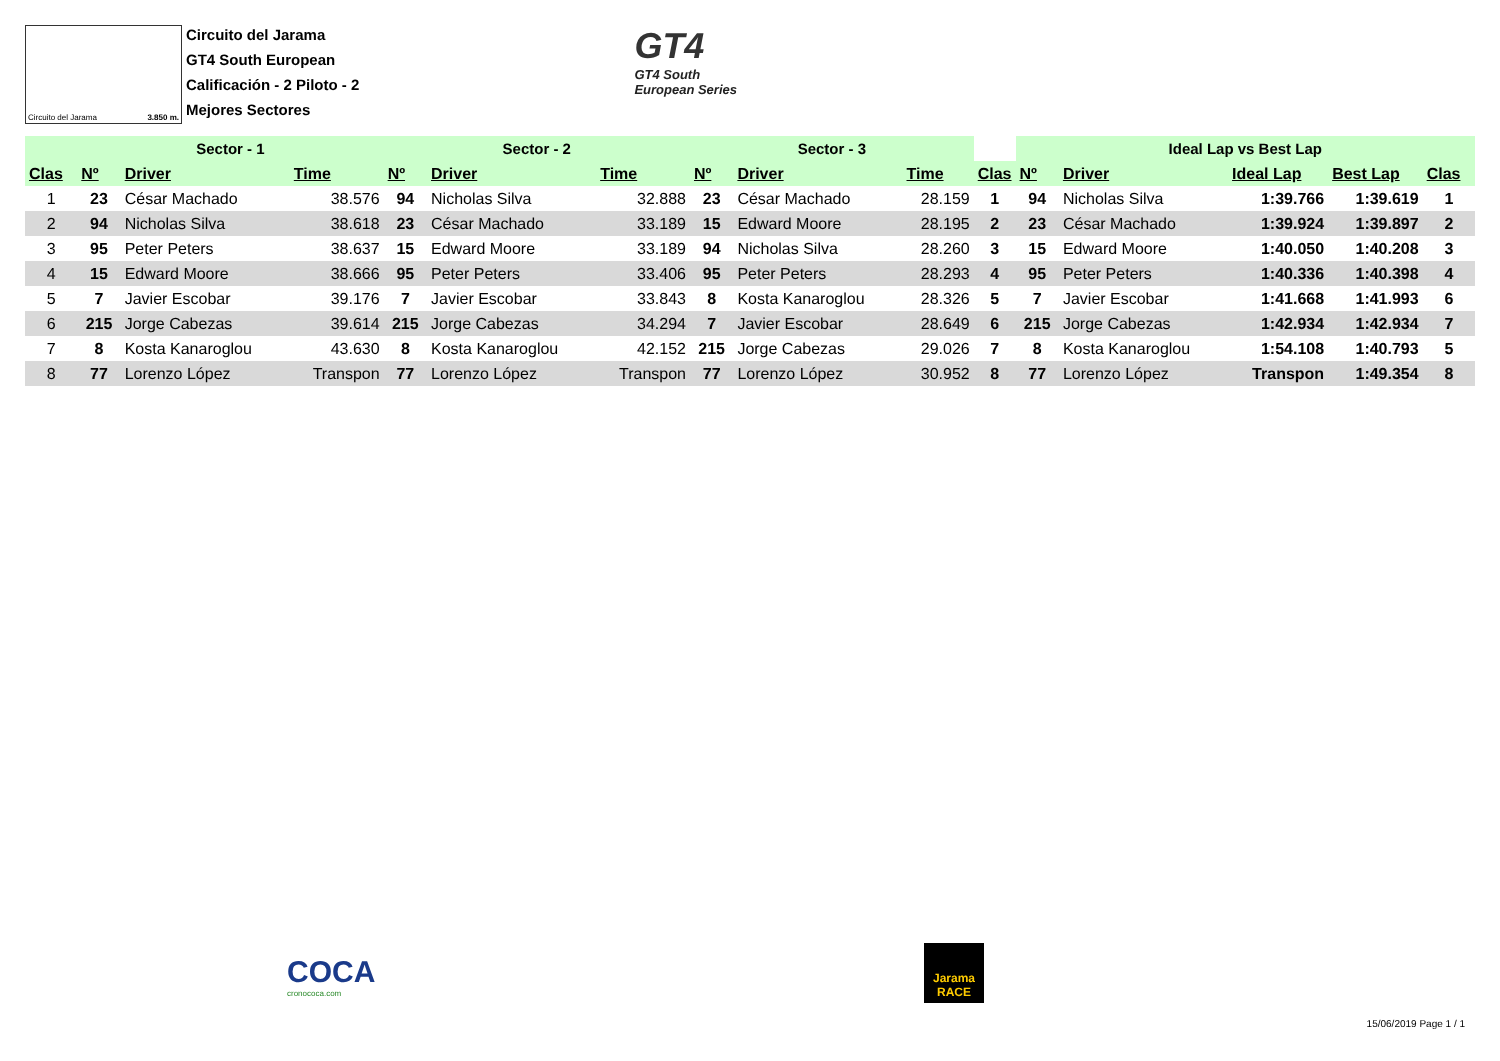Circuito del Jarama 3.850 m.
Circuito del Jarama
GT4 South European
Calificación - 2 Piloto - 2
Mejores Sectores
GT4
GT4 South
European Series
| | Sector - 1 | | | Sector - 2 | | | Sector - 3 | | | | Ideal Lap vs Best Lap | | | | |
| --- | --- | --- | --- | --- | --- | --- | --- | --- | --- | --- | --- | --- | --- | --- | --- |
| Clas | Nº | Driver | Time | Nº | Driver | Time | Nº | Driver | Time | Clas | Nº | Driver | Ideal Lap | Best Lap | Clas |
| 1 | 23 | César Machado | 38.576 | 94 | Nicholas Silva | 32.888 | 23 | César Machado | 28.159 | 1 | 94 | Nicholas Silva | 1:39.766 | 1:39.619 | 1 |
| 2 | 94 | Nicholas Silva | 38.618 | 23 | César Machado | 33.189 | 15 | Edward Moore | 28.195 | 2 | 23 | César Machado | 1:39.924 | 1:39.897 | 2 |
| 3 | 95 | Peter Peters | 38.637 | 15 | Edward Moore | 33.189 | 94 | Nicholas Silva | 28.260 | 3 | 15 | Edward Moore | 1:40.050 | 1:40.208 | 3 |
| 4 | 15 | Edward Moore | 38.666 | 95 | Peter Peters | 33.406 | 95 | Peter Peters | 28.293 | 4 | 95 | Peter Peters | 1:40.336 | 1:40.398 | 4 |
| 5 | 7 | Javier Escobar | 39.176 | 7 | Javier Escobar | 33.843 | 8 | Kosta Kanaroglou | 28.326 | 5 | 7 | Javier Escobar | 1:41.668 | 1:41.993 | 6 |
| 6 | 215 | Jorge Cabezas | 39.614 | 215 | Jorge Cabezas | 34.294 | 7 | Javier Escobar | 28.649 | 6 | 215 | Jorge Cabezas | 1:42.934 | 1:42.934 | 7 |
| 7 | 8 | Kosta Kanaroglou | 43.630 | 8 | Kosta Kanaroglou | 42.152 | 215 | Jorge Cabezas | 29.026 | 7 | 8 | Kosta Kanaroglou | 1:54.108 | 1:40.793 | 5 |
| 8 | 77 | Lorenzo López | Transpon | 77 | Lorenzo López | Transpon | 77 | Lorenzo López | 30.952 | 8 | 77 | Lorenzo López | Transpon | 1:49.354 | 8 |
COCA
cronococa.com
Jarama
RACE
15/06/2019 Page 1 / 1